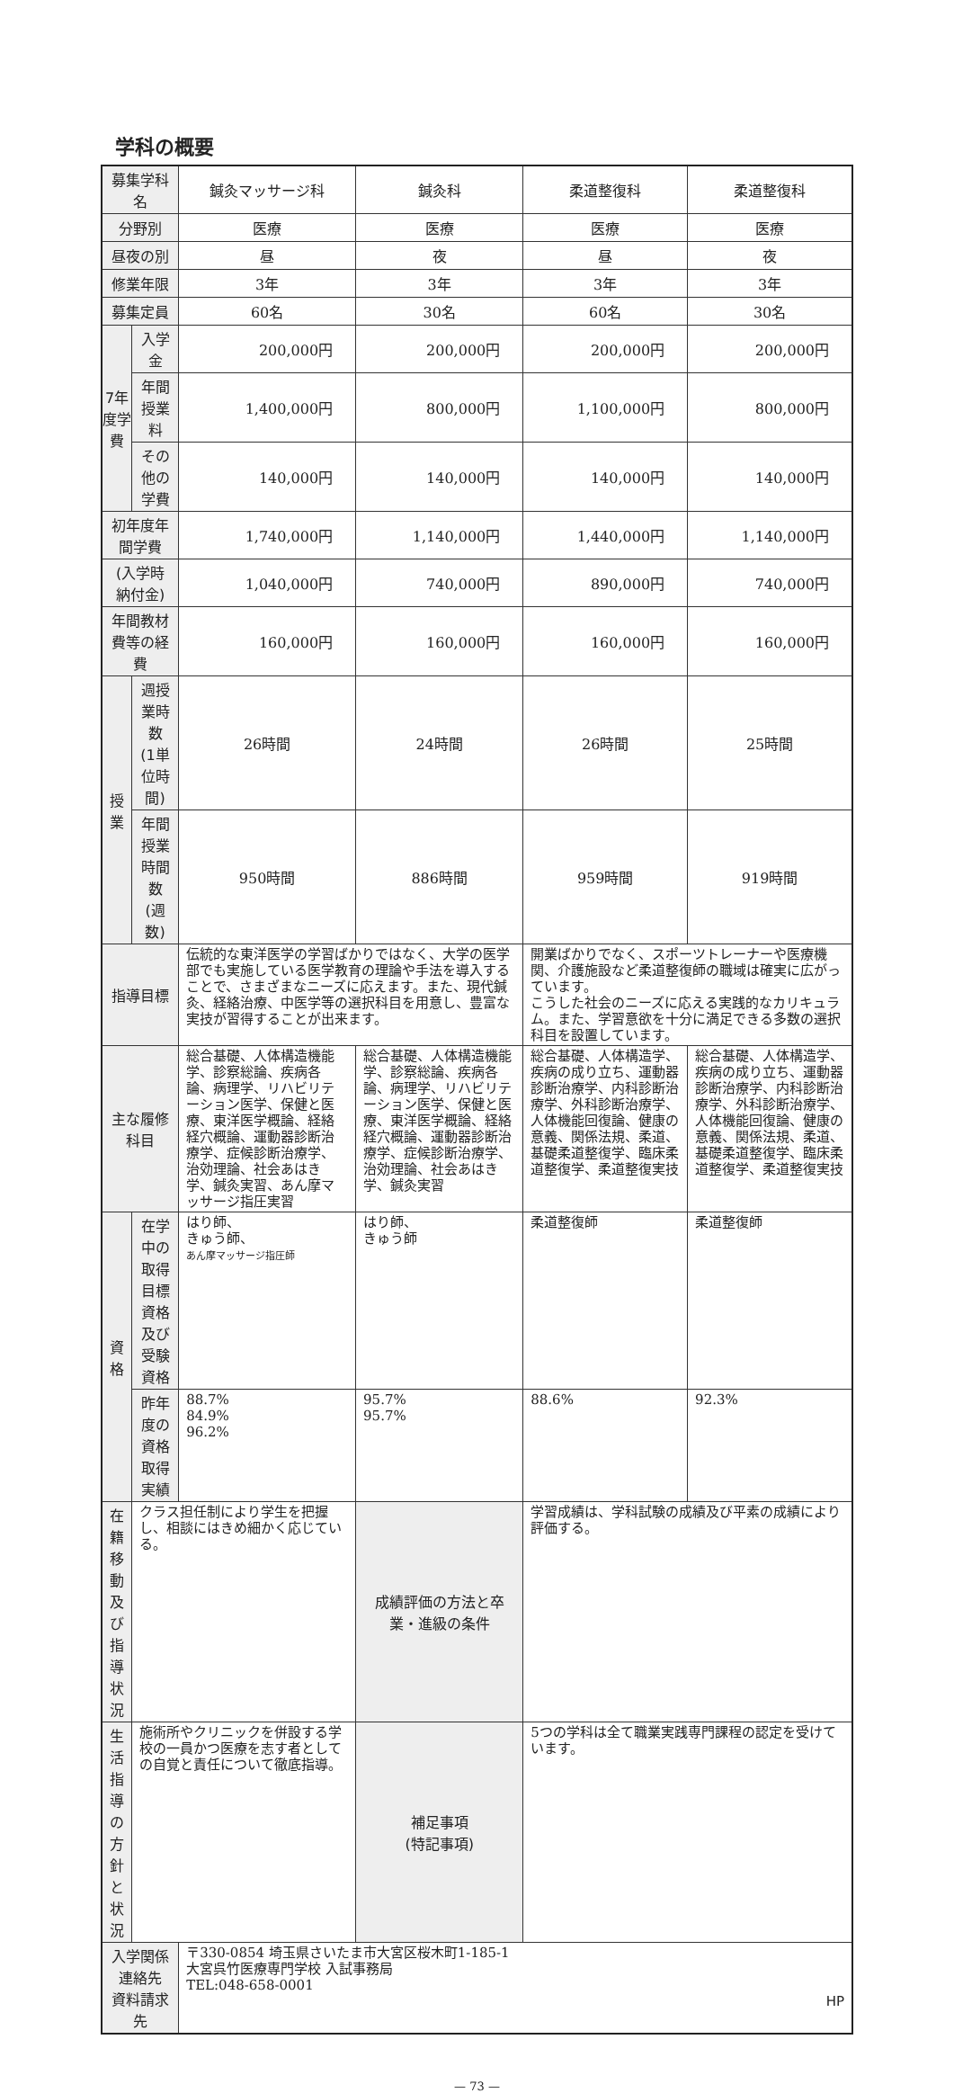学科の概要
| 募集学科名 | | 鍼灸マッサージ科 | 鍼灸科 | 柔道整復科 | 柔道整復科 |
| 分野別 | | 医療 | 医療 | 医療 | 医療 |
| 昼夜の別 | | 昼 | 夜 | 昼 | 夜 |
| 修業年限 | | 3年 | 3年 | 3年 | 3年 |
| 募集定員 | | 60名 | 30名 | 60名 | 30名 |
| 7年度学費 | 入学金 | 200,000円 | 200,000円 | 200,000円 | 200,000円 |
| | 年間授業料 | 1,400,000円 | 800,000円 | 1,100,000円 | 800,000円 |
| | その他の学費 | 140,000円 | 140,000円 | 140,000円 | 140,000円 |
| 初年度年間学費 | | 1,740,000円 | 1,140,000円 | 1,440,000円 | 1,140,000円 |
| (入学時納付金) | | 1,040,000円 | 740,000円 | 890,000円 | 740,000円 |
| 年間教材費等の経費 | | 160,000円 | 160,000円 | 160,000円 | 160,000円 |
| 授業 | 週授業時数 (1単位時間) | 26時間 | 24時間 | 26時間 | 25時間 |
| | 年間授業時間 数(週数) | 950時間 | 886時間 | 959時間 | 919時間 |
| 指導目標 | | 伝統的な東洋医学の学習ばかりではなく、大学の医学部でも実施している医学教育の理論や手法を導入することで、さまざまなニーズに応えます。また、現代鍼灸、経絡治療、中医学等の選択科目を用意し、豊富な実技が習得することが出来ます。 | | 開業ばかりでなく、スポーツトレーナーや医療機関、介護施設など柔道整復師の職域は確実に広がっています。 こうした社会のニーズに応える実践的なカリキュラム。また、学習意欲を十分に満足できる多数の選択科目を設置しています。 | |
| 主な履修科目 | | 総合基礎、人体構造機能学、診察総論、疾病各論、病理学、リハビリテーション医学、保健と医療、東洋医学概論、経絡経穴概論、運動器診断治療学、症候診断治療学、治効理論、社会あはき学、鍼灸実習、あん摩マッサージ指圧実習 | 総合基礎、人体構造機能学、診察総論、疾病各論、病理学、リハビリテーション医学、保健と医療、東洋医学概論、経絡経穴概論、運動器診断治療学、症候診断治療学、治効理論、社会あはき学、鍼灸実習 | 総合基礎、人体構造学、疾病の成り立ち、運動器診断治療学、内科診断治療学、外科診断治療学、人体機能回復論、健康の意義、関係法規、柔道、基礎柔道整復学、臨床柔道整復学、柔道整復実技 | 総合基礎、人体構造学、疾病の成り立ち、運動器診断治療学、内科診断治療学、外科診断治療学、人体機能回復論、健康の意義、関係法規、柔道、基礎柔道整復学、臨床柔道整復学、柔道整復実技 |
| 資格 | 在学中の取得目標資格及び受験資格 | はり師、 きゅう師、 あん摩マッサージ指圧師 | はり師、 きゅう師 | 柔道整復師 | 柔道整復師 |
| | 昨年度の資格取得実績 | 88.7% 84.9% 96.2% | 95.7% 95.7% | 88.6% | 92.3% |
| 在籍移動及び指導状況 | クラス担任制により学生を把握し、相談にはきめ細かく応じている。 | | 成績評価の方法と卒業・進級の条件 | 学習成績は、学科試験の成績及び平素の成績により評価する。 | |
| 生活指導の方針と状況 | 施術所やクリニックを併設する学校の一員かつ医療を志す者としての自覚と責任について徹底指導。 | | 補足事項 (特記事項) | 5つの学科は全て職業実践専門課程の認定を受けています。 | |
| 入学関係連絡先 資料請求先 | | 〒330-0854 埼玉県さいたま市大宮区桜木町1-185-1 大宮呉竹医療専門学校 入試事務局 TEL:048-658-0001 HP | | | |
— 73 —